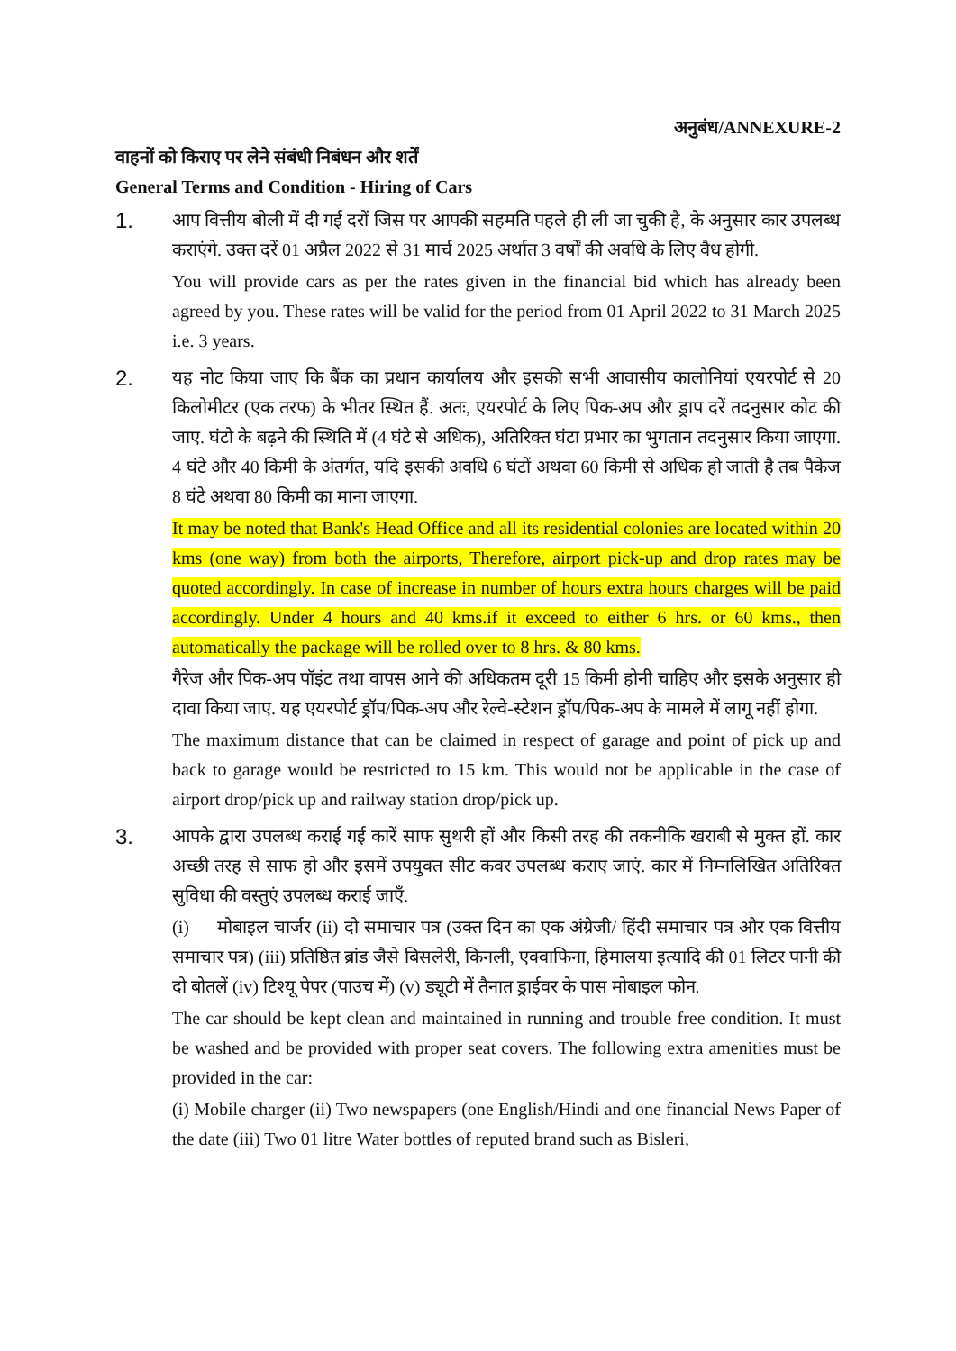अनुबंध/ANNEXURE-2
वाहनों को किराए पर लेने संबंधी निबंधन और शर्तें
General Terms and Condition - Hiring of Cars
1.
आप वित्तीय बोली में दी गई दरों जिस पर आपकी सहमति पहले ही ली जा चुकी है, के अनुसार कार उपलब्ध कराएंगे. उक्त दरें 01 अप्रैल 2022 से 31 मार्च 2025 अर्थात 3 वर्षों की अवधि के लिए वैध होगी.
You will provide cars as per the rates given in the financial bid which has already been agreed by you. These rates will be valid for the period from 01 April 2022 to 31 March 2025 i.e. 3 years.
2.
यह नोट किया जाए कि बैंक का प्रधान कार्यालय और इसकी सभी आवासीय कालोनियां एयरपोर्ट से 20 किलोमीटर (एक तरफ) के भीतर स्थित हैं. अतः, एयरपोर्ट के लिए पिक-अप और ड्राप दरें तदनुसार कोट की जाए. घंटो के बढ़ने की स्थिति में (4 घंटे से अधिक), अतिरिक्त घंटा प्रभार का भुगतान तदनुसार किया जाएगा. 4 घंटे और 40 किमी के अंतर्गत, यदि इसकी अवधि 6 घंटों अथवा 60 किमी से अधिक हो जाती है तब पैकेज 8 घंटे अथवा 80 किमी का माना जाएगा.
It may be noted that Bank's Head Office and all its residential colonies are located within 20 kms (one way) from both the airports, Therefore, airport pick-up and drop rates may be quoted accordingly. In case of increase in number of hours extra hours charges will be paid accordingly. Under 4 hours and 40 kms.if it exceed to either 6 hrs. or 60 kms., then automatically the package will be rolled over to 8 hrs. & 80 kms.
गैरेज और पिक-अप पॉइंट तथा वापस आने की अधिकतम दूरी 15 किमी होनी चाहिए और इसके अनुसार ही दावा किया जाए. यह एयरपोर्ट ड्रॉप/पिक-अप और रेल्वे-स्टेशन ड्रॉप/पिक-अप के मामले में लागू नहीं होगा.
The maximum distance that can be claimed in respect of garage and point of pick up and back to garage would be restricted to 15 km. This would not be applicable in the case of airport drop/pick up and railway station drop/pick up.
3.
आपके द्वारा उपलब्ध कराई गई कारें साफ सुथरी हों और किसी तरह की तकनीकि खराबी से मुक्त हों. कार अच्छी तरह से साफ हो और इसमें उपयुक्त सीट कवर उपलब्ध कराए जाएं. कार में निम्नलिखित अतिरिक्त सुविधा की वस्तुएं उपलब्ध कराई जाएँ.
(i) मोबाइल चार्जर (ii) दो समाचार पत्र (उक्त दिन का एक अंग्रेजी/ हिंदी समाचार पत्र और एक वित्तीय समाचार पत्र) (iii) प्रतिष्ठित ब्रांड जैसे बिसलेरी, किनली, एक्वाफिना, हिमालया इत्यादि की 01 लिटर पानी की दो बोतलें (iv) टिश्यू पेपर (पाउच में) (v) ड्यूटी में तैनात ड्राईवर के पास मोबाइल फोन.
The car should be kept clean and maintained in running and trouble free condition. It must be washed and be provided with proper seat covers. The following extra amenities must be provided in the car:
(i) Mobile charger (ii) Two newspapers (one English/Hindi and one financial News Paper of the date (iii) Two 01 litre Water bottles of reputed brand such as Bisleri,